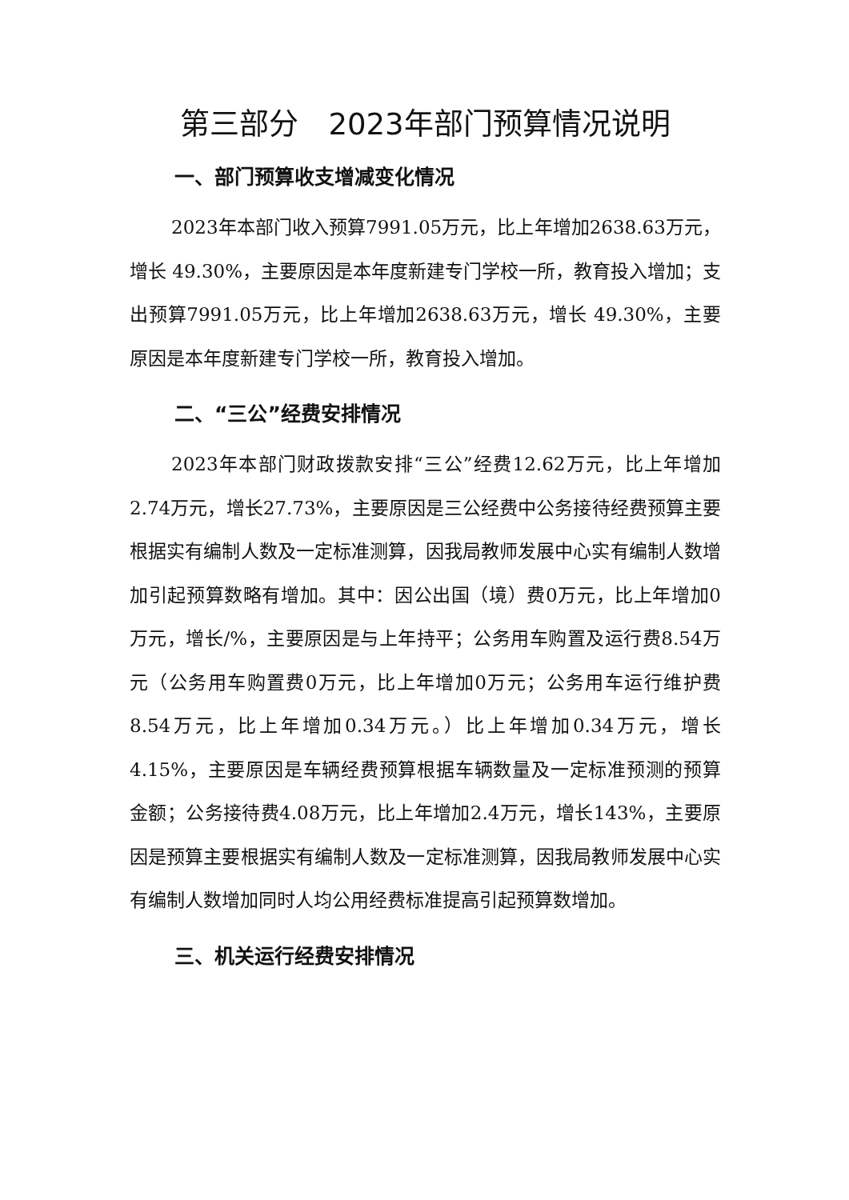第三部分　2023年部门预算情况说明
一、部门预算收支增减变化情况
2023年本部门收入预算7991.05万元，比上年增加2638.63万元，增长 49.30%，主要原因是本年度新建专门学校一所，教育投入增加；支出预算7991.05万元，比上年增加2638.63万元，增长 49.30%，主要原因是本年度新建专门学校一所，教育投入增加。
二、“三公”经费安排情况
2023年本部门财政拨款安排“三公”经费12.62万元，比上年增加2.74万元，增长27.73%，主要原因是三公经费中公务接待经费预算主要根据实有编制人数及一定标准测算，因我局教师发展中心实有编制人数增加引起预算数略有增加。其中：因公出国（境）费0万元，比上年增加0万元，增长/%，主要原因是与上年持平；公务用车购置及运行费8.54万元（公务用车购置费0万元，比上年增加0万元；公务用车运行维护费8.54万元，比上年增加0.34万元。）比上年增加0.34万元，增长4.15%，主要原因是车辆经费预算根据车辆数量及一定标准预测的预算金额；公务接待费4.08万元，比上年增加2.4万元，增长143%，主要原因是预算主要根据实有编制人数及一定标准测算，因我局教师发展中心实有编制人数增加同时人均公用经费标准提高引起预算数增加。
三、机关运行经费安排情况